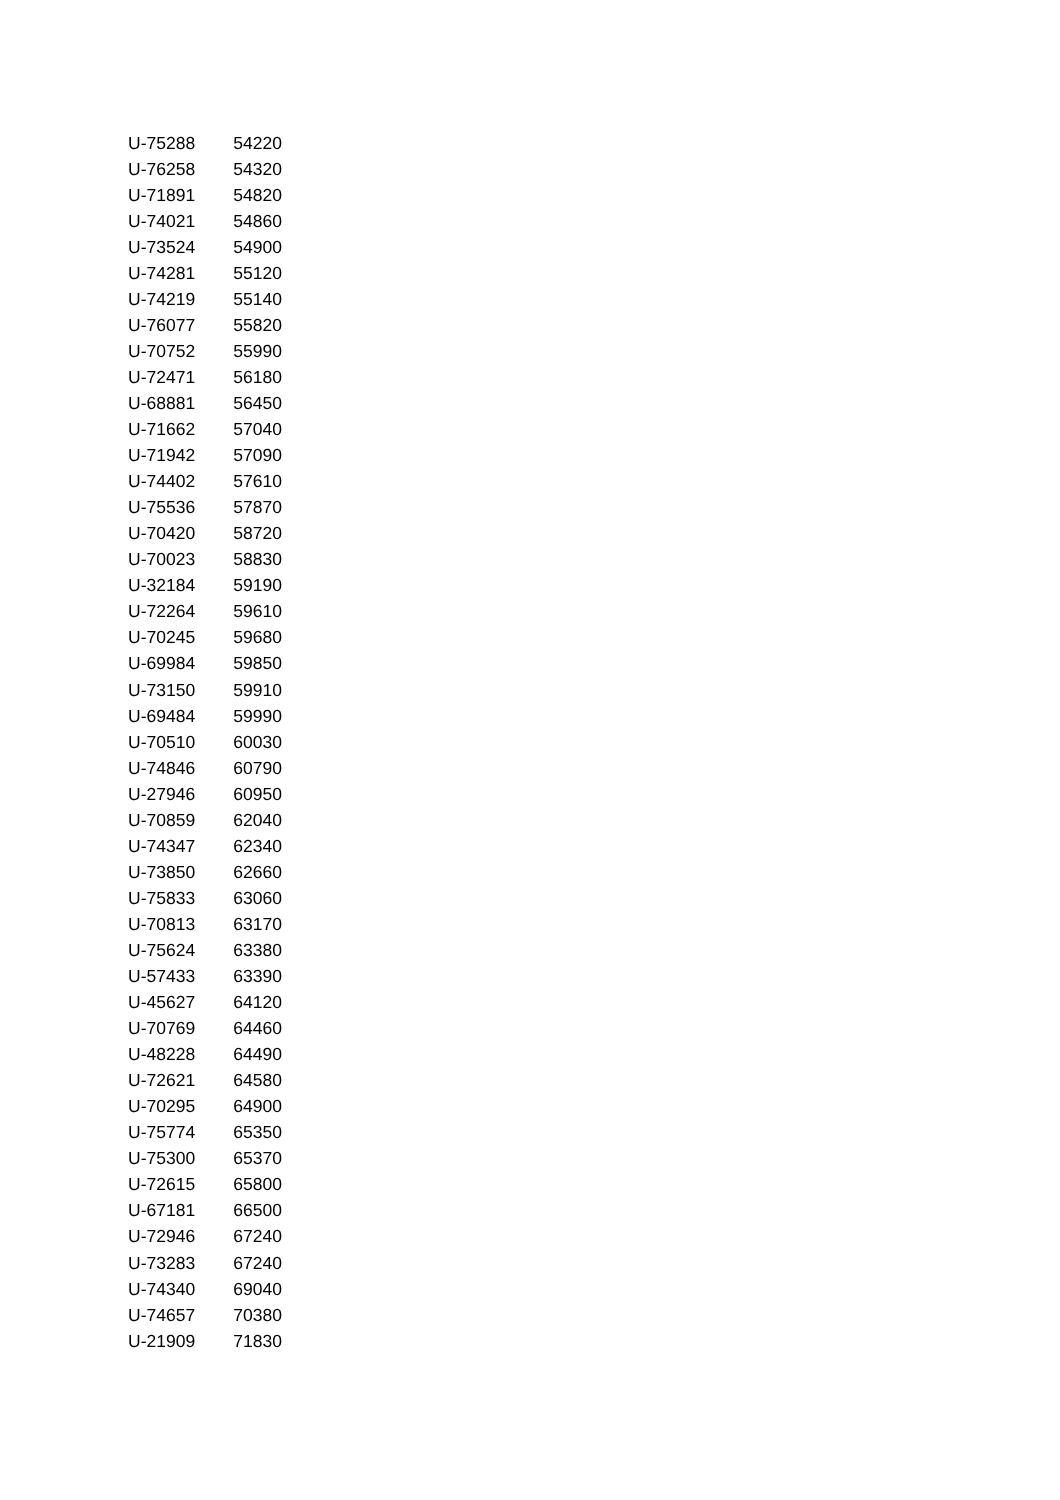| U-75288 | 54220 |
| U-76258 | 54320 |
| U-71891 | 54820 |
| U-74021 | 54860 |
| U-73524 | 54900 |
| U-74281 | 55120 |
| U-74219 | 55140 |
| U-76077 | 55820 |
| U-70752 | 55990 |
| U-72471 | 56180 |
| U-68881 | 56450 |
| U-71662 | 57040 |
| U-71942 | 57090 |
| U-74402 | 57610 |
| U-75536 | 57870 |
| U-70420 | 58720 |
| U-70023 | 58830 |
| U-32184 | 59190 |
| U-72264 | 59610 |
| U-70245 | 59680 |
| U-69984 | 59850 |
| U-73150 | 59910 |
| U-69484 | 59990 |
| U-70510 | 60030 |
| U-74846 | 60790 |
| U-27946 | 60950 |
| U-70859 | 62040 |
| U-74347 | 62340 |
| U-73850 | 62660 |
| U-75833 | 63060 |
| U-70813 | 63170 |
| U-75624 | 63380 |
| U-57433 | 63390 |
| U-45627 | 64120 |
| U-70769 | 64460 |
| U-48228 | 64490 |
| U-72621 | 64580 |
| U-70295 | 64900 |
| U-75774 | 65350 |
| U-75300 | 65370 |
| U-72615 | 65800 |
| U-67181 | 66500 |
| U-72946 | 67240 |
| U-73283 | 67240 |
| U-74340 | 69040 |
| U-74657 | 70380 |
| U-21909 | 71830 |